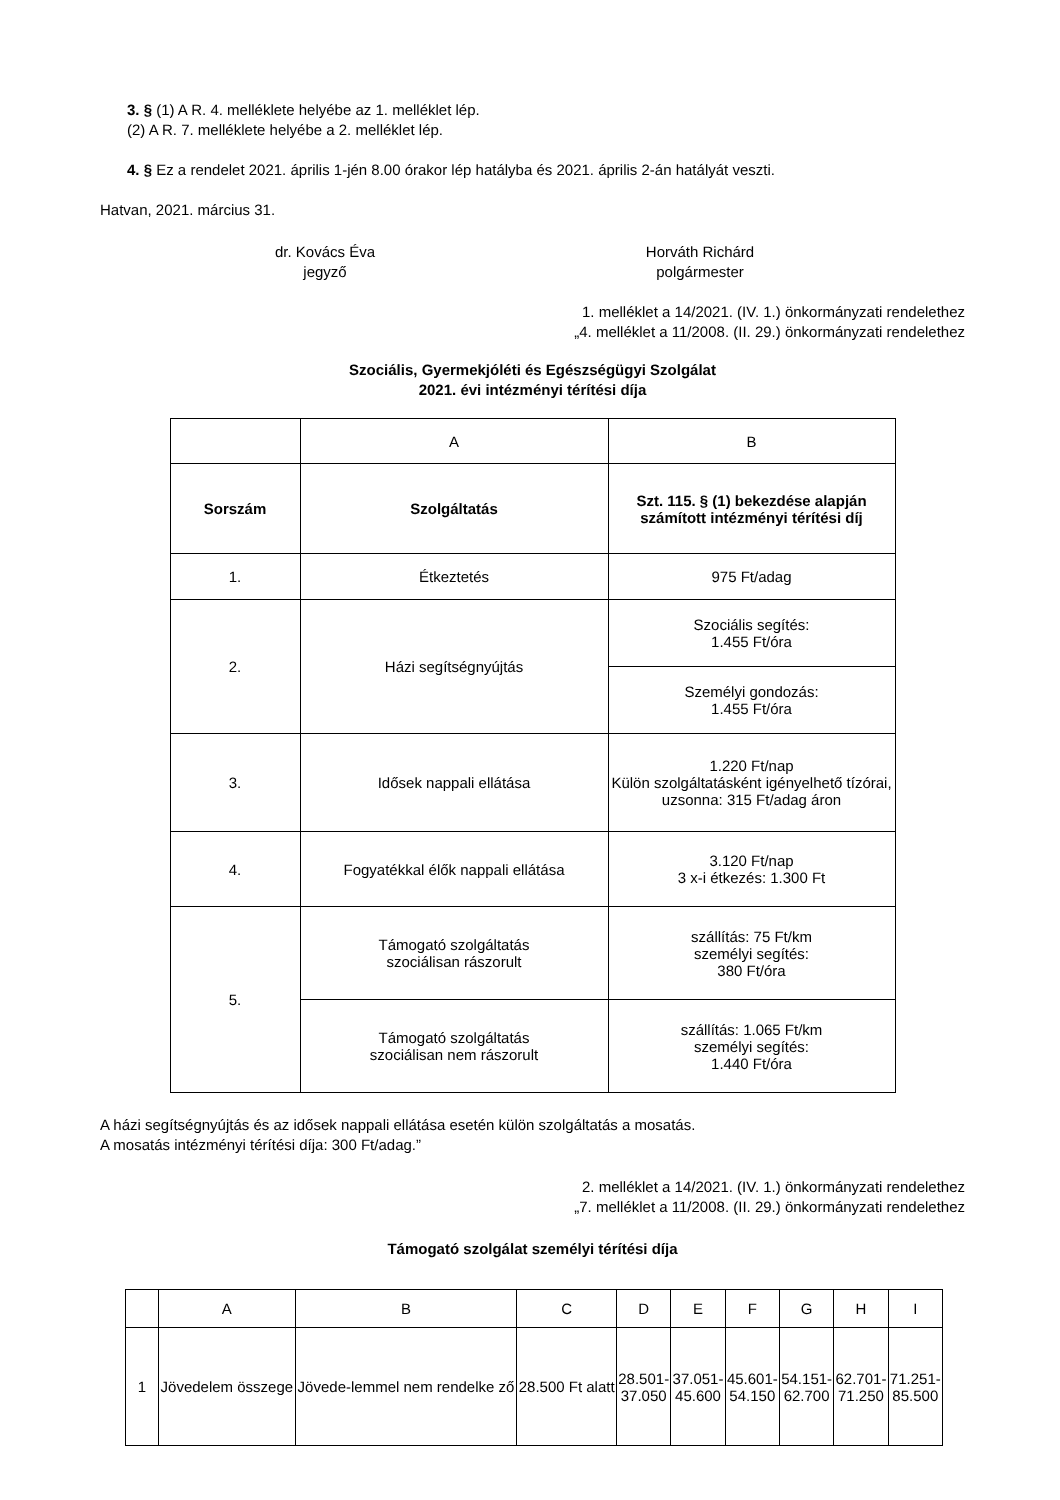3. § (1) A R. 4. melléklete helyébe az 1. melléklet lép.
(2) A R. 7. melléklete helyébe a 2. melléklet lép.
4. § Ez a rendelet 2021. április 1-jén 8.00 órakor lép hatályba és 2021. április 2-án hatályát veszti.
Hatvan, 2021. március 31.
dr. Kovács Éva
jegyző
Horváth Richárd
polgármester
1. melléklet a 14/2021. (IV. 1.) önkormányzati rendelethez
„4. melléklet a 11/2008. (II. 29.) önkormányzati rendelethez
Szociális, Gyermekjóléti és Egészségügyi Szolgálat
2021. évi intézményi térítési díja
| | A | B |
| Sorszám | Szolgáltatás | Szt. 115. § (1) bekezdése alapján számított intézményi térítési díj |
| 1. | Étkeztetés | 975 Ft/adag |
| 2. | Házi segítségnyújtás | Szociális segítés: 1.455 Ft/óra |
| | | Személyi gondozás: 1.455 Ft/óra |
| 3. | Idősek nappali ellátása | 1.220 Ft/nap Külön szolgáltatásként igényelhető tízórai, uzsonna: 315 Ft/adag áron |
| 4. | Fogyatékkal élők nappali ellátása | 3.120 Ft/nap 3 x-i étkezés: 1.300 Ft |
| 5. | Támogató szolgáltatás szociálisan rászorult | szállítás: 75 Ft/km személyi segítés: 380 Ft/óra |
| | Támogató szolgáltatás szociálisan nem rászorult | szállítás: 1.065 Ft/km személyi segítés: 1.440 Ft/óra |
A házi segítségnyújtás és az idősek nappali ellátása esetén külön szolgáltatás a mosatás.
A mosatás intézményi térítési díja: 300 Ft/adag.”
2. melléklet a 14/2021. (IV. 1.) önkormányzati rendelethez
„7. melléklet a 11/2008. (II. 29.) önkormányzati rendelethez
Támogató szolgálat személyi térítési díja
| | A | B | C | D | E | F | G | H | I |
| 1 | Jövedelem összege | Jövede-lemmel nem rendelke ző | 28.500 Ft alatt | 28.501- 37.050 | 37.051- 45.600 | 45.601- 54.150 | 54.151- 62.700 | 62.701- 71.250 | 71.251- 85.500 |